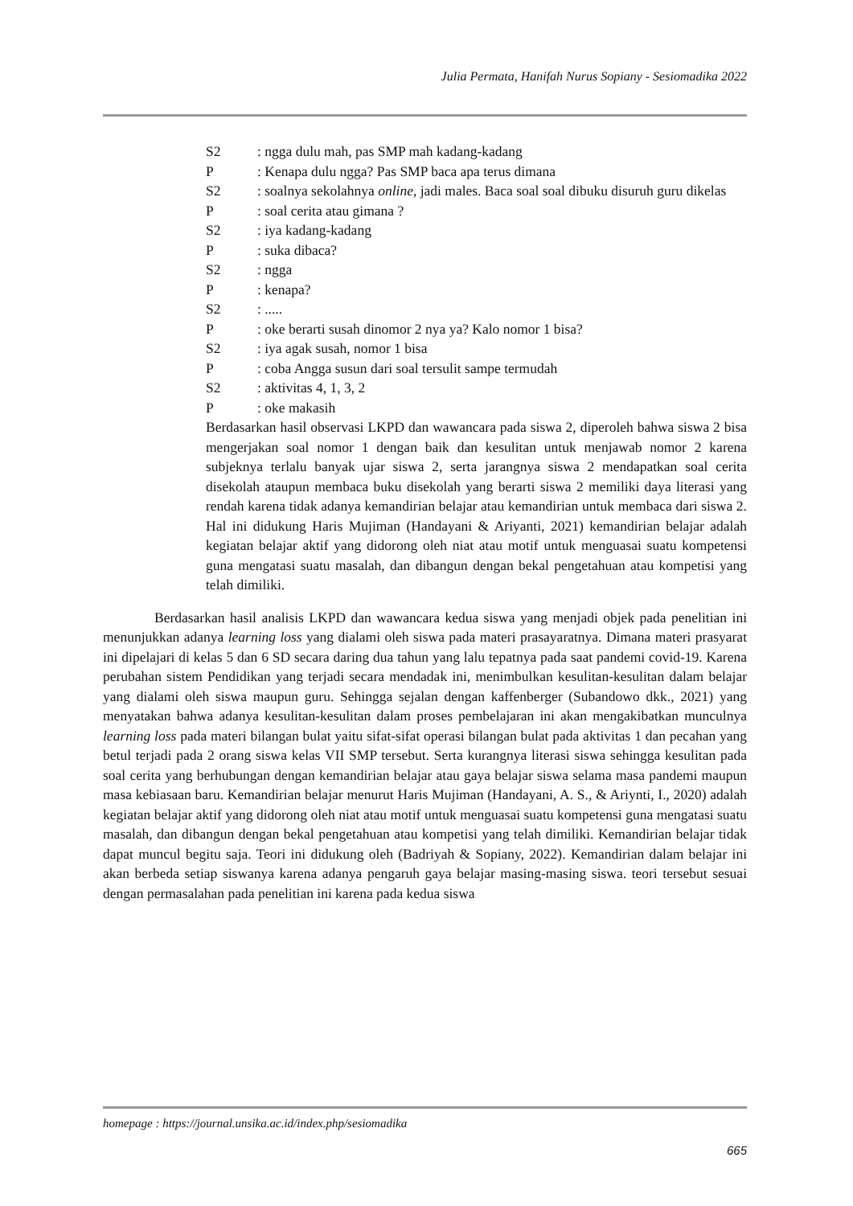Julia Permata, Hanifah Nurus Sopiany - Sesiomadika 2022
S2: ngga dulu mah, pas SMP mah kadang-kadang
P: Kenapa dulu ngga? Pas SMP baca apa terus dimana
S2: soalnya sekolahnya online, jadi males. Baca soal soal dibuku disuruh guru dikelas
P: soal cerita atau gimana ?
S2: iya kadang-kadang
P: suka dibaca?
S2: ngga
P: kenapa?
S2: .....
P: oke berarti susah dinomor 2 nya ya? Kalo nomor 1 bisa?
S2: iya agak susah, nomor 1 bisa
P: coba Angga susun dari soal tersulit sampe termudah
S2: aktivitas 4, 1, 3, 2
P: oke makasih
Berdasarkan hasil observasi LKPD dan wawancara pada siswa 2, diperoleh bahwa siswa 2 bisa mengerjakan soal nomor 1 dengan baik dan kesulitan untuk menjawab nomor 2 karena subjeknya terlalu banyak ujar siswa 2, serta jarangnya siswa 2 mendapatkan soal cerita disekolah ataupun membaca buku disekolah yang berarti siswa 2 memiliki daya literasi yang rendah karena tidak adanya kemandirian belajar atau kemandirian untuk membaca dari siswa 2. Hal ini didukung Haris Mujiman (Handayani & Ariyanti, 2021) kemandirian belajar adalah kegiatan belajar aktif yang didorong oleh niat atau motif untuk menguasai suatu kompetensi guna mengatasi suatu masalah, dan dibangun dengan bekal pengetahuan atau kompetisi yang telah dimiliki.
Berdasarkan hasil analisis LKPD dan wawancara kedua siswa yang menjadi objek pada penelitian ini menunjukkan adanya learning loss yang dialami oleh siswa pada materi prasayaratnya. Dimana materi prasyarat ini dipelajari di kelas 5 dan 6 SD secara daring dua tahun yang lalu tepatnya pada saat pandemi covid-19. Karena perubahan sistem Pendidikan yang terjadi secara mendadak ini, menimbulkan kesulitan-kesulitan dalam belajar yang dialami oleh siswa maupun guru. Sehingga sejalan dengan kaffenberger (Subandowo dkk., 2021) yang menyatakan bahwa adanya kesulitan-kesulitan dalam proses pembelajaran ini akan mengakibatkan munculnya learning loss pada materi bilangan bulat yaitu sifat-sifat operasi bilangan bulat pada aktivitas 1 dan pecahan yang betul terjadi pada 2 orang siswa kelas VII SMP tersebut. Serta kurangnya literasi siswa sehingga kesulitan pada soal cerita yang berhubungan dengan kemandirian belajar atau gaya belajar siswa selama masa pandemi maupun masa kebiasaan baru. Kemandirian belajar menurut Haris Mujiman (Handayani, A. S., & Ariynti, I., 2020) adalah kegiatan belajar aktif yang didorong oleh niat atau motif untuk menguasai suatu kompetensi guna mengatasi suatu masalah, dan dibangun dengan bekal pengetahuan atau kompetisi yang telah dimiliki. Kemandirian belajar tidak dapat muncul begitu saja. Teori ini didukung oleh (Badriyah & Sopiany, 2022). Kemandirian dalam belajar ini akan berbeda setiap siswanya karena adanya pengaruh gaya belajar masing-masing siswa. teori tersebut sesuai dengan permasalahan pada penelitian ini karena pada kedua siswa
homepage : https://journal.unsika.ac.id/index.php/sesiomadika
665